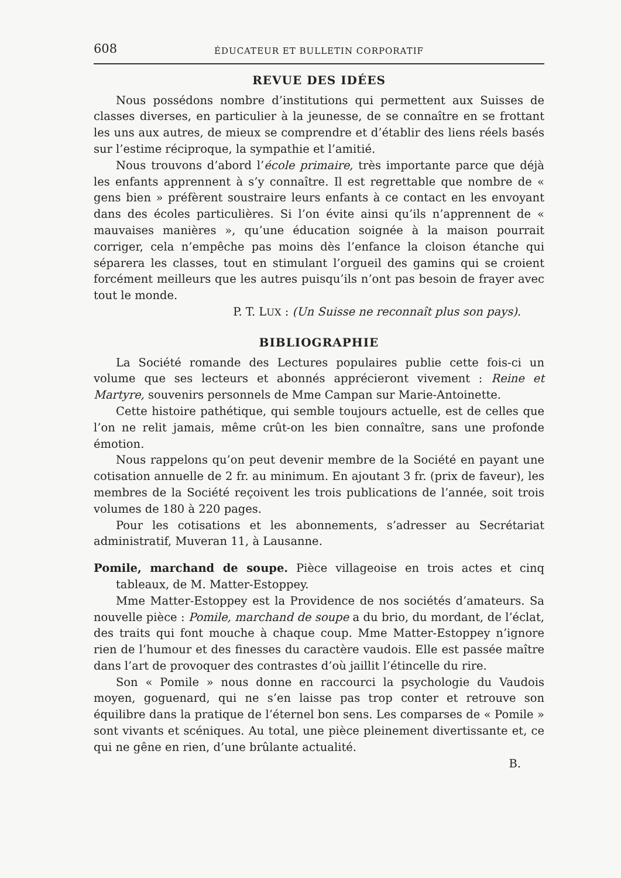608 ÉDUCATEUR ET BULLETIN CORPORATIF
REVUE DES IDÉES
Nous possédons nombre d’institutions qui permettent aux Suisses de classes diverses, en particulier à la jeunesse, de se connaître en se frottant les uns aux autres, de mieux se comprendre et d’établir des liens réels basés sur l’estime réciproque, la sympathie et l’amitié.
Nous trouvons d’abord l’école primaire, très importante parce que déjà les enfants apprennent à s’y connaître. Il est regrettable que nombre de « gens bien » préfèrent soustraire leurs enfants à ce contact en les envoyant dans des écoles particulières. Si l’on évite ainsi qu’ils n’apprennent de « mauvaises manières », qu’une éducation soignée à la maison pourrait corriger, cela n’empêche pas moins dès l’enfance la cloison étanche qui séparera les classes, tout en stimulant l’orgueil des gamins qui se croient forcément meilleurs que les autres puisqu’ils n’ont pas besoin de frayer avec tout le monde.
P. T. LUX : (Un Suisse ne reconnaît plus son pays).
BIBLIOGRAPHIE
La Société romande des Lectures populaires publie cette fois-ci un volume que ses lecteurs et abonnés apprécieront vivement : Reine et Martyre, souvenirs personnels de Mme Campan sur Marie-Antoinette.
Cette histoire pathétique, qui semble toujours actuelle, est de celles que l’on ne relit jamais, même crût-on les bien connaître, sans une profonde émotion.
Nous rappelons qu’on peut devenir membre de la Société en payant une cotisation annuelle de 2 fr. au minimum. En ajoutant 3 fr. (prix de faveur), les membres de la Société reçoivent les trois publications de l’année, soit trois volumes de 180 à 220 pages.
Pour les cotisations et les abonnements, s’adresser au Secrétariat administratif, Muveran 11, à Lausanne.
Pomile, marchand de soupe. Pièce villageoise en trois actes et cinq tableaux, de M. Matter-Estoppey.
Mme Matter-Estoppey est la Providence de nos sociétés d’amateurs. Sa nouvelle pièce : Pomile, marchand de soupe a du brio, du mordant, de l’éclat, des traits qui font mouche à chaque coup. Mme Matter-Estoppey n’ignore rien de l’humour et des finesses du caractère vaudois. Elle est passée maître dans l’art de provoquer des contrastes d’où jaillit l’étincelle du rire.
Son « Pomile » nous donne en raccourci la psychologie du Vaudois moyen, goguenard, qui ne s’en laisse pas trop conter et retrouve son équilibre dans la pratique de l’éternel bon sens. Les comparses de « Pomile » sont vivants et scéniques. Au total, une pièce pleinement divertissante et, ce qui ne gêne en rien, d’une brûlante actualité.
B.